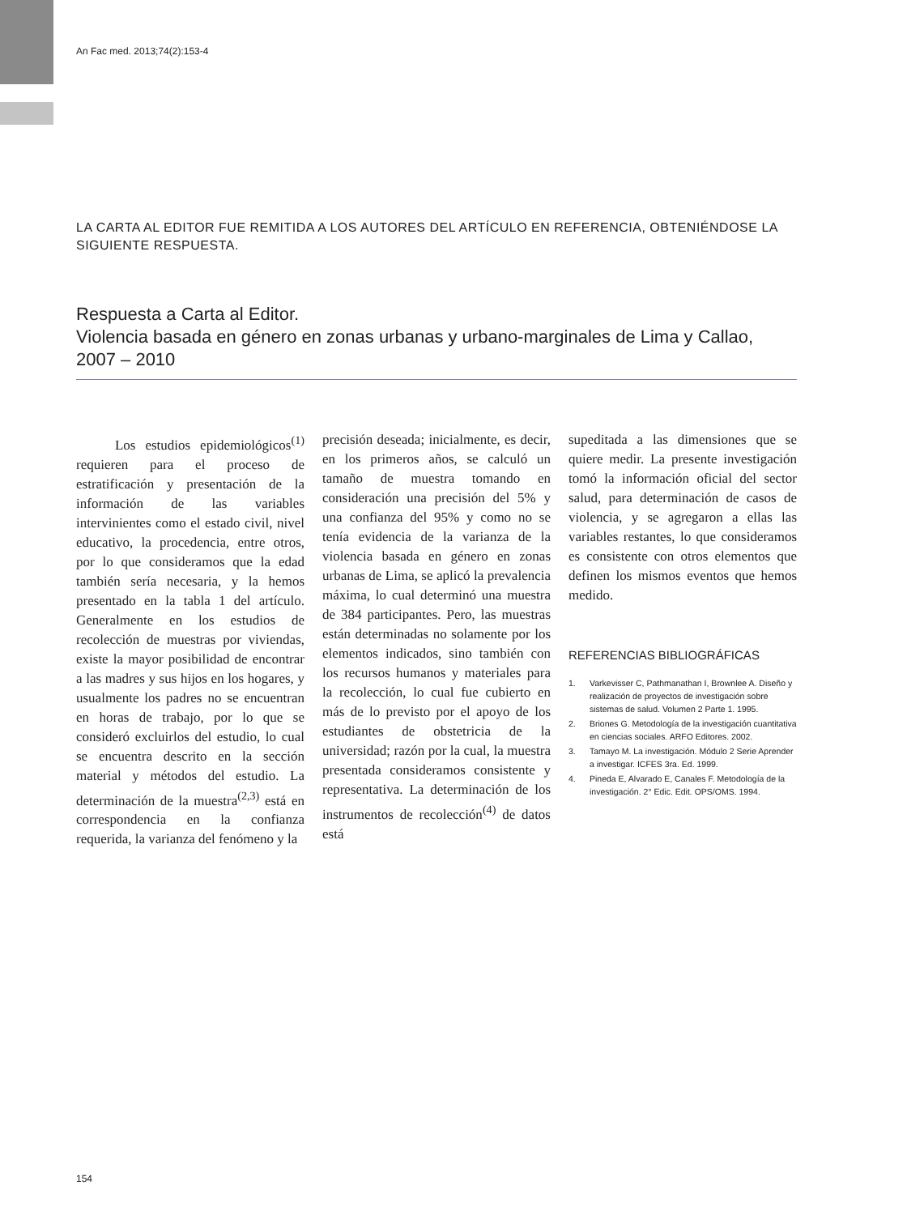An Fac med. 2013;74(2):153-4
LA CARTA AL EDITOR FUE REMITIDA A LOS AUTORES DEL ARTÍCULO EN REFERENCIA, OBTENIÉNDOSE LA SIGUIENTE RESPUESTA.
Respuesta a Carta al Editor.
Violencia basada en género en zonas urbanas y urbano-marginales de Lima y Callao, 2007 – 2010
Los estudios epidemiológicos<sup>(1)</sup> requieren para el proceso de estratificación y presentación de la información de las variables intervinientes como el estado civil, nivel educativo, la procedencia, entre otros, por lo que consideramos que la edad también sería necesaria, y la hemos presentado en la tabla 1 del artículo. Generalmente en los estudios de recolección de muestras por viviendas, existe la mayor posibilidad de encontrar a las madres y sus hijos en los hogares, y usualmente los padres no se encuentran en horas de trabajo, por lo que se consideró excluirlos del estudio, lo cual se encuentra descrito en la sección material y métodos del estudio. La determinación de la muestra<sup>(2,3)</sup> está en correspondencia en la confianza requerida, la varianza del fenómeno y la
precisión deseada; inicialmente, es decir, en los primeros años, se calculó un tamaño de muestra tomando en consideración una precisión del 5% y una confianza del 95% y como no se tenía evidencia de la varianza de la violencia basada en género en zonas urbanas de Lima, se aplicó la prevalencia máxima, lo cual determinó una muestra de 384 participantes. Pero, las muestras están determinadas no solamente por los elementos indicados, sino también con los recursos humanos y materiales para la recolección, lo cual fue cubierto en más de lo previsto por el apoyo de los estudiantes de obstetricia de la universidad; razón por la cual, la muestra presentada consideramos consistente y representativa. La determinación de los instrumentos de recolección<sup>(4)</sup> de datos está
supeditada a las dimensiones que se quiere medir. La presente investigación tomó la información oficial del sector salud, para determinación de casos de violencia, y se agregaron a ellas las variables restantes, lo que consideramos es consistente con otros elementos que definen los mismos eventos que hemos medido.
REFERENCIAS BIBLIOGRÁFICAS
1. Varkevisser C, Pathmanathan I, Brownlee A. Diseño y realización de proyectos de investigación sobre sistemas de salud. Volumen 2 Parte 1. 1995.
2. Briones G. Metodología de la investigación cuantitativa en ciencias sociales. ARFO Editores. 2002.
3. Tamayo M. La investigación. Módulo 2 Serie Aprender a investigar. ICFES 3ra. Ed. 1999.
4. Pineda E, Alvarado E, Canales F. Metodología de la investigación. 2° Edic. Edit. OPS/OMS. 1994.
154